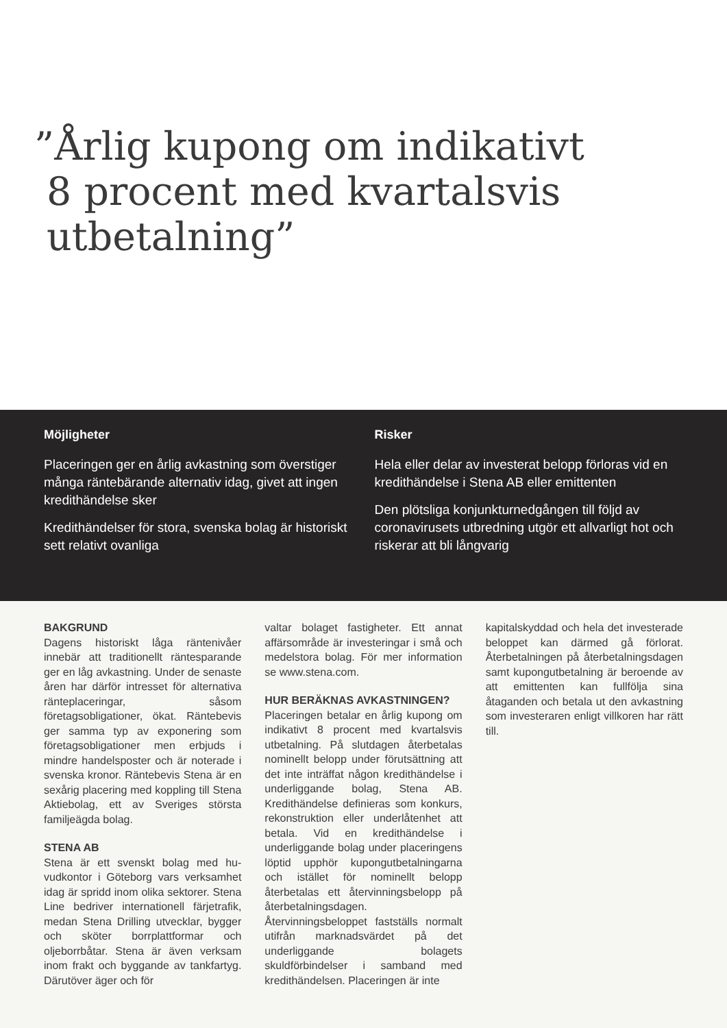”Årlig kupong om indikativt
8 procent med kvartalsvis
utbetalning”
Möjligheter
Placeringen ger en årlig avkastning som översti­ger många räntebärande alternativ idag, givet att ingen kredithändelse sker
Kredithändelser för stora, svenska bolag är his­toriskt sett relativt ovanliga
Risker
Hela eller delar av investerat belopp förloras vid en kredithändelse i Stena AB eller emittenten
Den plötsliga konjunkturnedgången till följd av coronavirusets utbredning utgör ett allvarligt hot och riskerar att bli långvarig
BAKGRUND
Dagens historiskt låga räntenivåer innebär att traditionellt räntesparan­de ger en låg avkastning. Under de senaste åren har därför intresset för alternativa ränteplaceringar, såsom företagsobligationer, ökat. Ränte­bevis ger samma typ av exponering som företagsobligationer men er­bjuds i mindre handelsposter och är noterade i svenska kronor. Räntebe­vis Stena är en sexårig placering med koppling till Stena Aktiebolag, ett av Sveriges största familjeägda bolag.
STENA AB
Stena är ett svenskt bolag med hu­vudkontor i Göteborg vars verksam­het idag är spridd inom olika sektorer. Stena Line bedriver internationell fär­jetrafik, medan Stena Drilling utveck­lar, bygger och sköter borrplattfor­mar och oljeborrbåtar. Stena är även verksam inom frakt och byggande av tankfartyg. Därutöver äger och för­
valtar bolaget fastigheter. Ett annat affärsområde är investeringar i små och medelstora bolag. För mer infor­mation se www.stena.com.
HUR BERÄKNAS AVKASTNINGEN?
Placeringen betalar en årlig kupong om indikativt 8 procent med kvar­talsvis utbetalning. På slutdagen återbetalas nominellt belopp under förutsättning att det inte inträffat nå­gon kredithändelse i underliggande bolag, Stena AB. Kredithändelse de­finieras som konkurs, rekonstruktion eller underlåtenhet att betala. Vid en kredithändelse i underliggande bo­lag under placeringens löptid upphör kupongutbetalningarna och istället för nominellt belopp återbetalas ett återvinningsbelopp på återbetal­ningsdagen. Återvinningsbeloppet fastställs normalt utifrån marknads­värdet på det underliggande bolagets skuldförbindelser i samband med kredithändelsen. Placeringen är inte
kapitalskyddad och hela det investe­rade beloppet kan därmed gå förlorat. Återbetalningen på återbetalningsda­gen samt kupongutbetalning är be­roende av att emittenten kan fullfölja sina åtaganden och betala ut den avkastning som investeraren enligt villkoren har rätt till.